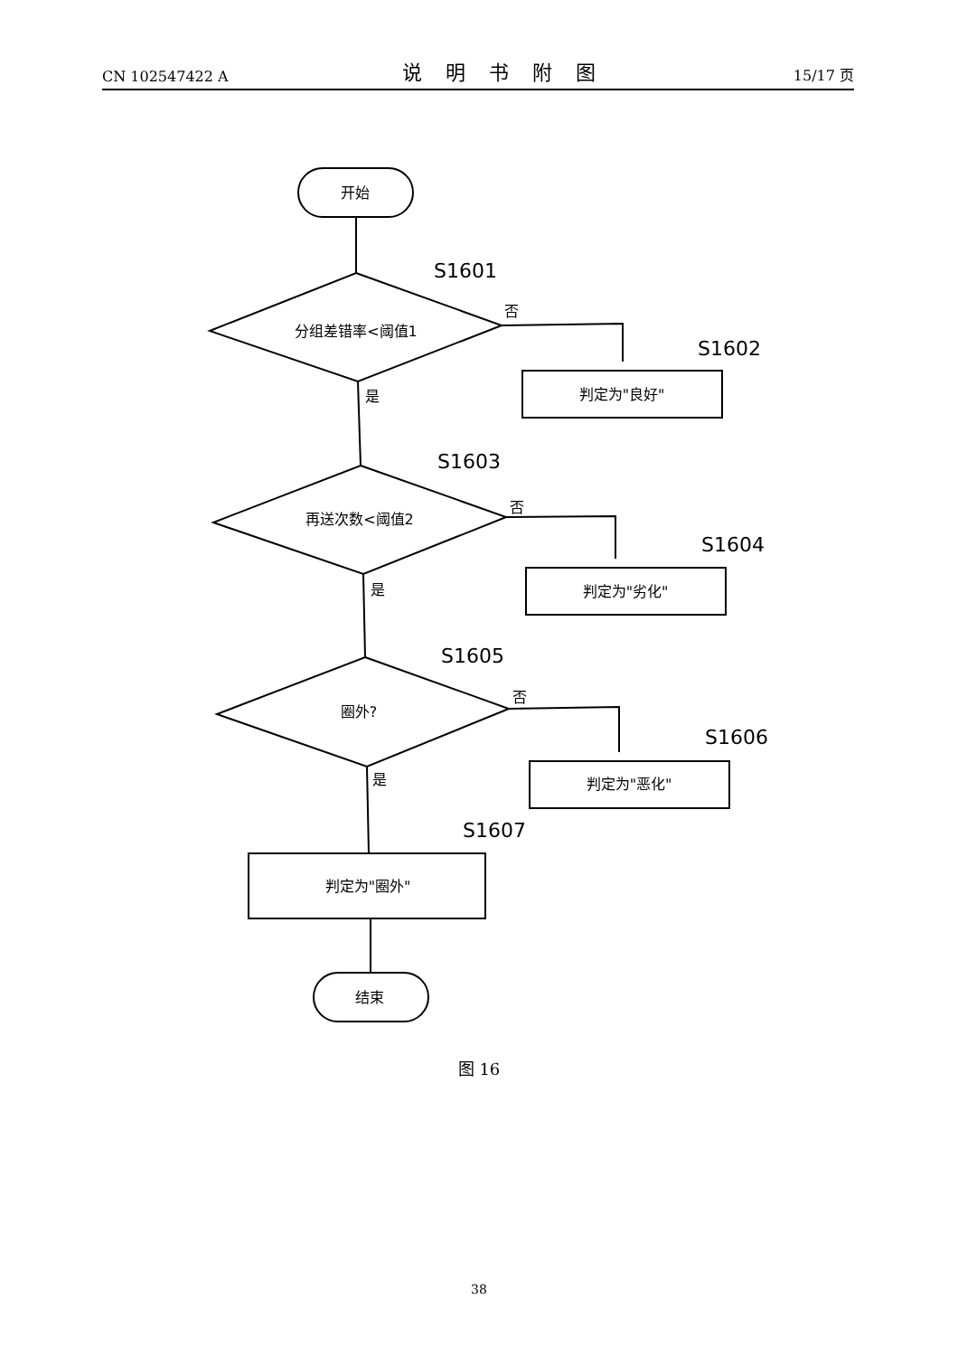CN 102547422 A 说明书附图 15/17 页
开始
分组差错率<阈值1
再送次数<阈值2
圈外?
判定为"良好"
判定为"劣化"
判定为"恶化"
判定为"圈外"
结束
S1601
S1602
S1603
S1604
S1605
S1606
S1607
否
是
否
是
否
是
图 16
38